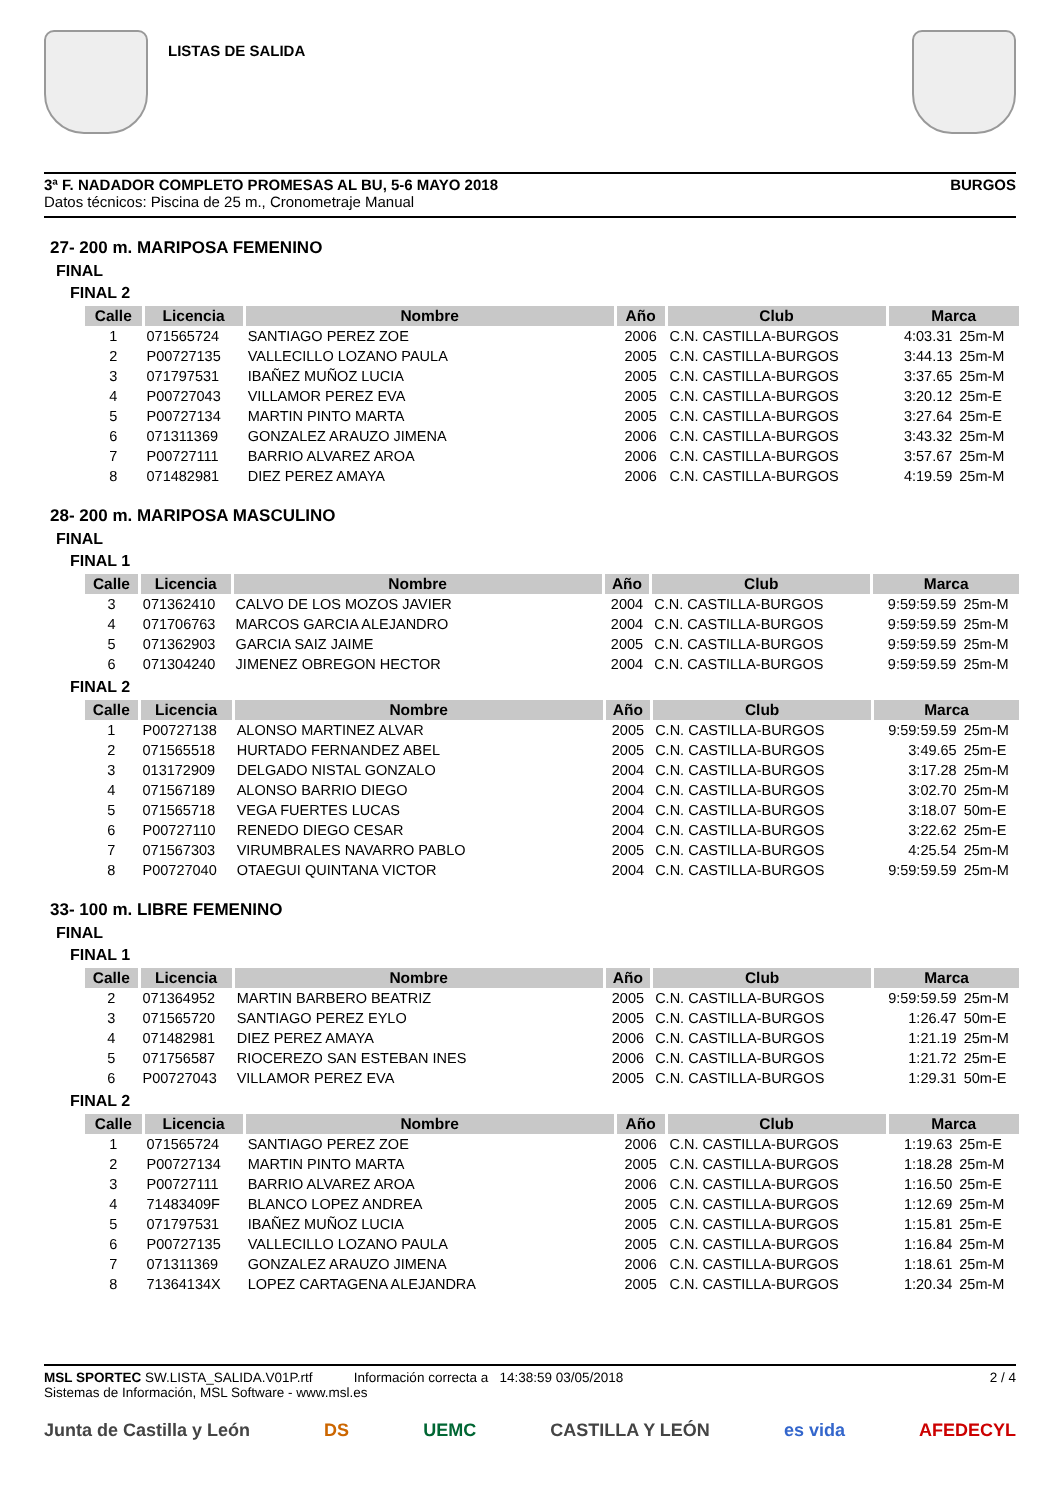LISTAS DE SALIDA
3ª F. NADADOR COMPLETO PROMESAS AL BU, 5-6 MAYO 2018 BURGOS
Datos técnicos: Piscina de 25 m., Cronometraje Manual
27- 200 m. MARIPOSA FEMENINO
FINAL
FINAL 2
| Calle | Licencia | Nombre | Año | Club | Marca | |
| --- | --- | --- | --- | --- | --- | --- |
| 1 | 071565724 | SANTIAGO PEREZ ZOE | 2006 | C.N. CASTILLA-BURGOS | 4:03.31 | 25m-M |
| 2 | P00727135 | VALLECILLO LOZANO PAULA | 2005 | C.N. CASTILLA-BURGOS | 3:44.13 | 25m-M |
| 3 | 071797531 | IBAÑEZ MUÑOZ LUCIA | 2005 | C.N. CASTILLA-BURGOS | 3:37.65 | 25m-M |
| 4 | P00727043 | VILLAMOR PEREZ EVA | 2005 | C.N. CASTILLA-BURGOS | 3:20.12 | 25m-E |
| 5 | P00727134 | MARTIN PINTO MARTA | 2005 | C.N. CASTILLA-BURGOS | 3:27.64 | 25m-E |
| 6 | 071311369 | GONZALEZ ARAUZO JIMENA | 2006 | C.N. CASTILLA-BURGOS | 3:43.32 | 25m-M |
| 7 | P00727111 | BARRIO ALVAREZ AROA | 2006 | C.N. CASTILLA-BURGOS | 3:57.67 | 25m-M |
| 8 | 071482981 | DIEZ PEREZ AMAYA | 2006 | C.N. CASTILLA-BURGOS | 4:19.59 | 25m-M |
28- 200 m. MARIPOSA MASCULINO
FINAL
FINAL 1
| Calle | Licencia | Nombre | Año | Club | Marca | |
| --- | --- | --- | --- | --- | --- | --- |
| 3 | 071362410 | CALVO DE LOS MOZOS JAVIER | 2004 | C.N. CASTILLA-BURGOS | 9:59:59.59 | 25m-M |
| 4 | 071706763 | MARCOS GARCIA ALEJANDRO | 2004 | C.N. CASTILLA-BURGOS | 9:59:59.59 | 25m-M |
| 5 | 071362903 | GARCIA SAIZ JAIME | 2005 | C.N. CASTILLA-BURGOS | 9:59:59.59 | 25m-M |
| 6 | 071304240 | JIMENEZ OBREGON HECTOR | 2004 | C.N. CASTILLA-BURGOS | 9:59:59.59 | 25m-M |
FINAL 2
| Calle | Licencia | Nombre | Año | Club | Marca | |
| --- | --- | --- | --- | --- | --- | --- |
| 1 | P00727138 | ALONSO MARTINEZ ALVAR | 2005 | C.N. CASTILLA-BURGOS | 9:59:59.59 | 25m-M |
| 2 | 071565518 | HURTADO FERNANDEZ ABEL | 2005 | C.N. CASTILLA-BURGOS | 3:49.65 | 25m-E |
| 3 | 013172909 | DELGADO NISTAL GONZALO | 2004 | C.N. CASTILLA-BURGOS | 3:17.28 | 25m-M |
| 4 | 071567189 | ALONSO BARRIO DIEGO | 2004 | C.N. CASTILLA-BURGOS | 3:02.70 | 25m-M |
| 5 | 071565718 | VEGA FUERTES LUCAS | 2004 | C.N. CASTILLA-BURGOS | 3:18.07 | 50m-E |
| 6 | P00727110 | RENEDO DIEGO CESAR | 2004 | C.N. CASTILLA-BURGOS | 3:22.62 | 25m-E |
| 7 | 071567303 | VIRUMBRALES NAVARRO PABLO | 2005 | C.N. CASTILLA-BURGOS | 4:25.54 | 25m-M |
| 8 | P00727040 | OTAEGUI QUINTANA VICTOR | 2004 | C.N. CASTILLA-BURGOS | 9:59:59.59 | 25m-M |
33- 100 m. LIBRE FEMENINO
FINAL
FINAL 1
| Calle | Licencia | Nombre | Año | Club | Marca | |
| --- | --- | --- | --- | --- | --- | --- |
| 2 | 071364952 | MARTIN BARBERO BEATRIZ | 2005 | C.N. CASTILLA-BURGOS | 9:59:59.59 | 25m-M |
| 3 | 071565720 | SANTIAGO PEREZ EYLO | 2005 | C.N. CASTILLA-BURGOS | 1:26.47 | 50m-E |
| 4 | 071482981 | DIEZ PEREZ AMAYA | 2006 | C.N. CASTILLA-BURGOS | 1:21.19 | 25m-M |
| 5 | 071756587 | RIOCEREZO SAN ESTEBAN INES | 2006 | C.N. CASTILLA-BURGOS | 1:21.72 | 25m-E |
| 6 | P00727043 | VILLAMOR PEREZ EVA | 2005 | C.N. CASTILLA-BURGOS | 1:29.31 | 50m-E |
FINAL 2
| Calle | Licencia | Nombre | Año | Club | Marca | |
| --- | --- | --- | --- | --- | --- | --- |
| 1 | 071565724 | SANTIAGO PEREZ ZOE | 2006 | C.N. CASTILLA-BURGOS | 1:19.63 | 25m-E |
| 2 | P00727134 | MARTIN PINTO MARTA | 2005 | C.N. CASTILLA-BURGOS | 1:18.28 | 25m-M |
| 3 | P00727111 | BARRIO ALVAREZ AROA | 2006 | C.N. CASTILLA-BURGOS | 1:16.50 | 25m-E |
| 4 | 71483409F | BLANCO LOPEZ ANDREA | 2005 | C.N. CASTILLA-BURGOS | 1:12.69 | 25m-M |
| 5 | 071797531 | IBAÑEZ MUÑOZ LUCIA | 2005 | C.N. CASTILLA-BURGOS | 1:15.81 | 25m-E |
| 6 | P00727135 | VALLECILLO LOZANO PAULA | 2005 | C.N. CASTILLA-BURGOS | 1:16.84 | 25m-M |
| 7 | 071311369 | GONZALEZ ARAUZO JIMENA | 2006 | C.N. CASTILLA-BURGOS | 1:18.61 | 25m-M |
| 8 | 71364134X | LOPEZ CARTAGENA ALEJANDRA | 2005 | C.N. CASTILLA-BURGOS | 1:20.34 | 25m-M |
MSL SPORTEC SW.LISTA_SALIDA.V01P.rtf Información correcta a 14:38:59 03/05/2018
Sistemas de Información, MSL Software - www.msl.es
2 / 4
Junta de Castilla y León DS UEMC CASTILLA Y LEÓN es vida AFEDECYL